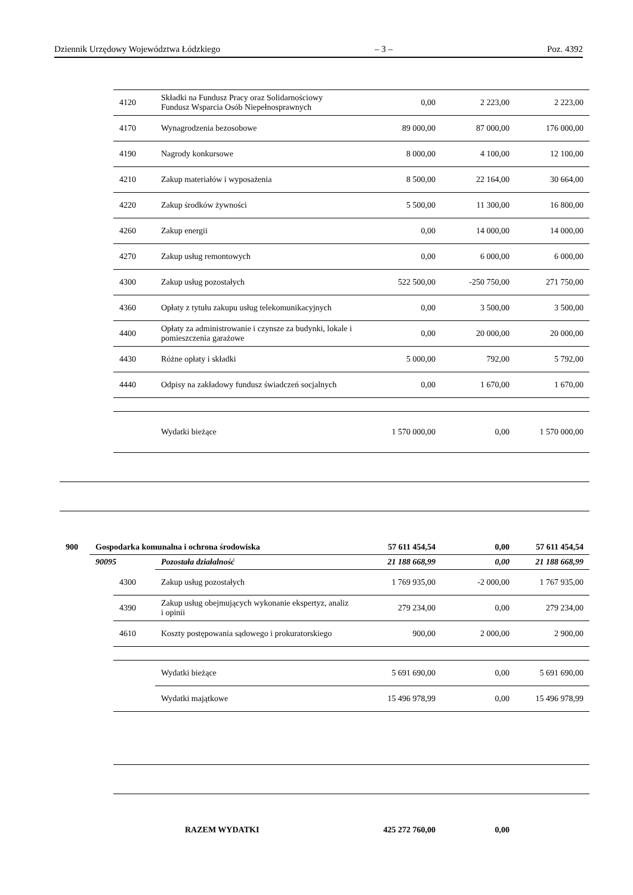Dziennik Urzędowy Województwa Łódzkiego – 3 – Poz. 4392
| | | 4120 | Składki na Fundusz Pracy oraz Solidarnościowy Fundusz Wsparcia Osób Niepełnosprawnych | 0,00 | 2 223,00 | 2 223,00 |
| | | 4170 | Wynagrodzenia bezosobowe | 89 000,00 | 87 000,00 | 176 000,00 |
| | | 4190 | Nagrody konkursowe | 8 000,00 | 4 100,00 | 12 100,00 |
| | | 4210 | Zakup materiałów i wyposażenia | 8 500,00 | 22 164,00 | 30 664,00 |
| | | 4220 | Zakup środków żywności | 5 500,00 | 11 300,00 | 16 800,00 |
| | | 4260 | Zakup energii | 0,00 | 14 000,00 | 14 000,00 |
| | | 4270 | Zakup usług remontowych | 0,00 | 6 000,00 | 6 000,00 |
| | | 4300 | Zakup usług pozostałych | 522 500,00 | -250 750,00 | 271 750,00 |
| | | 4360 | Opłaty z tytułu zakupu usług telekomunikacyjnych | 0,00 | 3 500,00 | 3 500,00 |
| | | 4400 | Opłaty za administrowanie i czynsze za budynki, lokale i pomieszczenia garażowe | 0,00 | 20 000,00 | 20 000,00 |
| | | 4430 | Różne opłaty i składki | 5 000,00 | 792,00 | 5 792,00 |
| | | 4440 | Odpisy na zakładowy fundusz świadczeń socjalnych | 0,00 | 1 670,00 | 1 670,00 |
| | | | Wydatki bieżące | 1 570 000,00 | 0,00 | 1 570 000,00 |
| 900 | Gospodarka komunalna i ochrona środowiska | | | 57 611 454,54 | 0,00 | 57 611 454,54 |
| | 90095 | | Pozostała działalność | 21 188 668,99 | 0,00 | 21 188 668,99 |
| | | 4300 | Zakup usług pozostałych | 1 769 935,00 | -2 000,00 | 1 767 935,00 |
| | | 4390 | Zakup usług obejmujących wykonanie ekspertyz, analiz i opinii | 279 234,00 | 0,00 | 279 234,00 |
| | | 4610 | Koszty postępowania sądowego i prokuratorskiego | 900,00 | 2 000,00 | 2 900,00 |
| | | | Wydatki bieżące | 5 691 690,00 | 0,00 | 5 691 690,00 |
| | | | Wydatki majątkowe | 15 496 978,99 | 0,00 | 15 496 978,99 |
| RAZEM WYDATKI | | | | 425 272 760,00 | 0,00 | |